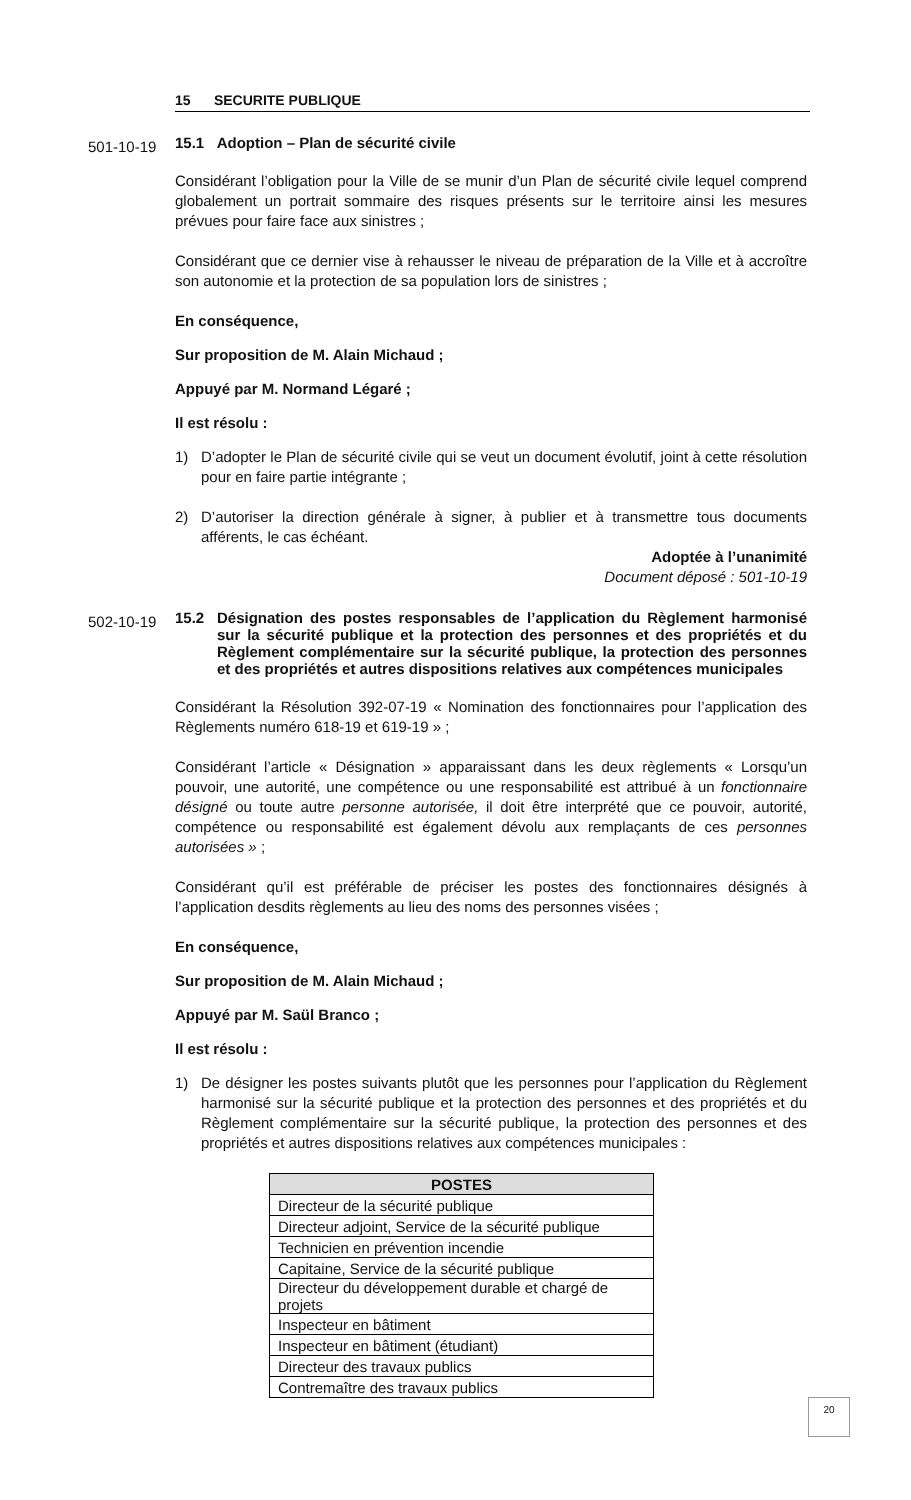15 SECURITE PUBLIQUE
501-10-19
15.1 Adoption – Plan de sécurité civile
Considérant l’obligation pour la Ville de se munir d’un Plan de sécurité civile lequel comprend globalement un portrait sommaire des risques présents sur le territoire ainsi les mesures prévues pour faire face aux sinistres ;
Considérant que ce dernier vise à rehausser le niveau de préparation de la Ville et à accroître son autonomie et la protection de sa population lors de sinistres ;
En conséquence,
Sur proposition de M. Alain Michaud ;
Appuyé par M. Normand Légaré ;
Il est résolu :
1) D’adopter le Plan de sécurité civile qui se veut un document évolutif, joint à cette résolution pour en faire partie intégrante ;
2) D’autoriser la direction générale à signer, à publier et à transmettre tous documents afférents, le cas échéant.
Adoptée à l’unanimité
Document déposé : 501-10-19
502-10-19
15.2 Désignation des postes responsables de l’application du Règlement harmonisé sur la sécurité publique et la protection des personnes et des propriétés et du Règlement complémentaire sur la sécurité publique, la protection des personnes et des propriétés et autres dispositions relatives aux compétences municipales
Considérant la Résolution 392-07-19 « Nomination des fonctionnaires pour l’application des Règlements numéro 618-19 et 619-19 » ;
Considérant l’article « Désignation » apparaissant dans les deux règlements « Lorsqu’un pouvoir, une autorité, une compétence ou une responsabilité est attribué à un fonctionnaire désigné ou toute autre personne autorisée, il doit être interprété que ce pouvoir, autorité, compétence ou responsabilité est également dévolu aux remplaçants de ces personnes autorisées » ;
Considérant qu’il est préférable de préciser les postes des fonctionnaires désignés à l’application desdits règlements au lieu des noms des personnes visées ;
En conséquence,
Sur proposition de M. Alain Michaud ;
Appuyé par M. Saül Branco ;
Il est résolu :
1) De désigner les postes suivants plutôt que les personnes pour l’application du Règlement harmonisé sur la sécurité publique et la protection des personnes et des propriétés et du Règlement complémentaire sur la sécurité publique, la protection des personnes et des propriétés et autres dispositions relatives aux compétences municipales :
| POSTES |
| --- |
| Directeur de la sécurité publique |
| Directeur adjoint, Service de la sécurité publique |
| Technicien en prévention incendie |
| Capitaine, Service de la sécurité publique |
| Directeur du développement durable et chargé de projets |
| Inspecteur en bâtiment |
| Inspecteur en bâtiment (étudiant) |
| Directeur des travaux publics |
| Contremaître des travaux publics |
20